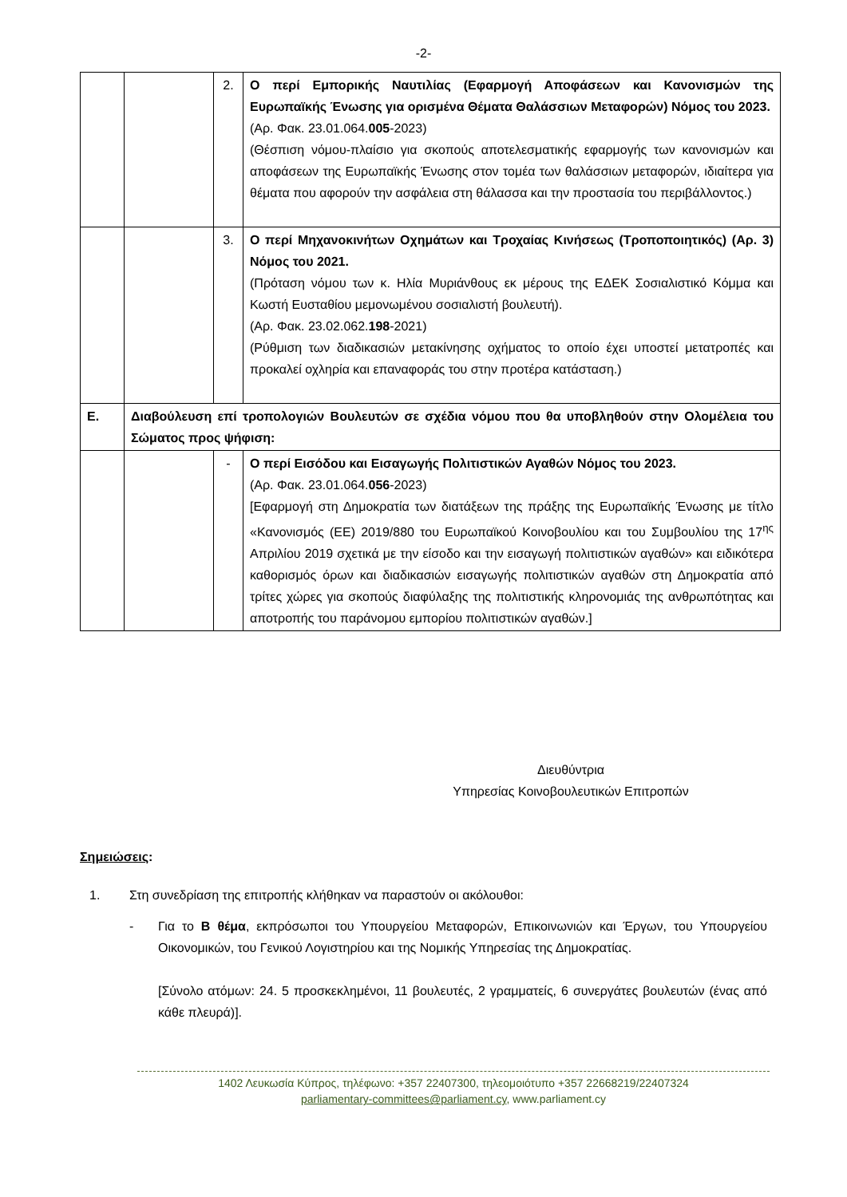-2-
| | | 2. | Ο περί Εμπορικής Ναυτιλίας (Εφαρμογή Αποφάσεων και Κανονισμών της Ευρωπαϊκής Ένωσης για ορισμένα Θέματα Θαλάσσιων Μεταφορών) Νόμος του 2023. (Αρ. Φακ. 23.01.064. 005 -2023) (Θέσπιση νόμου-πλαίσιο για σκοπούς αποτελεσματικής εφαρμογής των κανονισμών και αποφάσεων της Ευρωπαϊκής Ένωσης στον τομέα των θαλάσσιων μεταφορών, ιδιαίτερα για θέματα που αφορούν την ασφάλεια στη θάλασσα και την προστασία του περιβάλλοντος.) |
| | | 3. | Ο περί Μηχανοκινήτων Οχημάτων και Τροχαίας Κινήσεως (Τροποποιητικός) (Αρ. 3) Νόμος του 2021. (Πρόταση νόμου των κ. Ηλία Μυριάνθους εκ μέρους της ΕΔΕΚ Σοσιαλιστικό Κόμμα και Κωστή Ευσταθίου μεμονωμένου σοσιαλιστή βουλευτή). (Αρ. Φακ. 23.02.062. 198 -2021) (Ρύθμιση των διαδικασιών μετακίνησης οχήματος το οποίο έχει υποστεί μετατροπές και προκαλεί οχληρία και επαναφοράς του στην προτέρα κατάσταση.) |
| Ε. | Διαβούλευση επί τροπολογιών Βουλευτών σε σχέδια νόμου που θα υποβληθούν στην Ολομέλεια του Σώματος προς ψήφιση: | | |
| | | - | Ο περί Εισόδου και Εισαγωγής Πολιτιστικών Αγαθών Νόμος του 2023. (Αρ. Φακ. 23.01.064. 056 -2023) [Εφαρμογή στη Δημοκρατία των διατάξεων της πράξης της Ευρωπαϊκής Ένωσης με τίτλο «Κανονισμός (ΕΕ) 2019/880 του Ευρωπαϊκού Κοινοβουλίου και του Συμβουλίου της 17<sup>ης</sup> Απριλίου 2019 σχετικά με την είσοδο και την εισαγωγή πολιτιστικών αγαθών» και ειδικότερα καθορισμός όρων και διαδικασιών εισαγωγής πολιτιστικών αγαθών στη Δημοκρατία από τρίτες χώρες για σκοπούς διαφύλαξης της πολιτιστικής κληρονομιάς της ανθρωπότητας και αποτροπής του παράνομου εμπορίου πολιτιστικών αγαθών.] |
Διευθύντρια
Υπηρεσίας Κοινοβουλευτικών Επιτροπών
Σημειώσεις:
1. Στη συνεδρίαση της επιτροπής κλήθηκαν να παραστούν οι ακόλουθοι:
- Για το Β θέμα, εκπρόσωποι του Υπουργείου Μεταφορών, Επικοινωνιών και Έργων, του Υπουργείου Οικονομικών, του Γενικού Λογιστηρίου και της Νομικής Υπηρεσίας της Δημοκρατίας.
[Σύνολο ατόμων: 24. 5 προσκεκλημένοι, 11 βουλευτές, 2 γραμματείς, 6 συνεργάτες βουλευτών (ένας από κάθε πλευρά)].
1402 Λευκωσία Κύπρος, τηλέφωνο: +357 22407300, τηλεομοιότυπο +357 22668219/22407324
parliamentary-committees@parliament.cy, www.parliament.cy